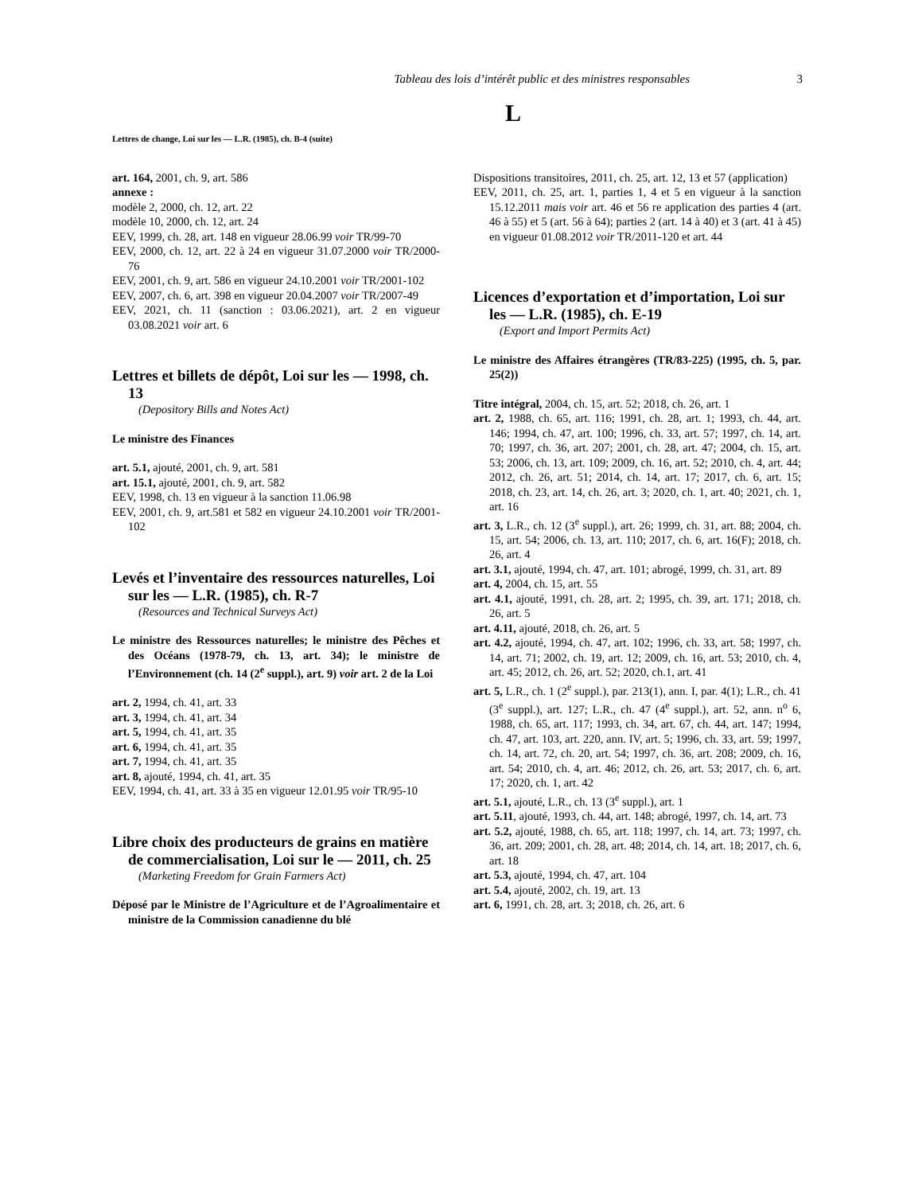Tableau des lois d’intérêt public et des ministres responsables 3
L
Lettres de change, Loi sur les — L.R. (1985), ch. B-4 (suite)
art. 164, 2001, ch. 9, art. 586
annexe :
modèle 2, 2000, ch. 12, art. 22
modèle 10, 2000, ch. 12, art. 24
EEV, 1999, ch. 28, art. 148 en vigueur 28.06.99 voir TR/99-70
EEV, 2000, ch. 12, art. 22 à 24 en vigueur 31.07.2000 voir TR/2000-76
EEV, 2001, ch. 9, art. 586 en vigueur 24.10.2001 voir TR/2001-102
EEV, 2007, ch. 6, art. 398 en vigueur 20.04.2007 voir TR/2007-49
EEV, 2021, ch. 11 (sanction : 03.06.2021), art. 2 en vigueur 03.08.2021 voir art. 6
Lettres et billets de dépôt, Loi sur les — 1998, ch. 13
(Depository Bills and Notes Act)
Le ministre des Finances
art. 5.1, ajouté, 2001, ch. 9, art. 581
art. 15.1, ajouté, 2001, ch. 9, art. 582
EEV, 1998, ch. 13 en vigueur à la sanction 11.06.98
EEV, 2001, ch. 9, art.581 et 582 en vigueur 24.10.2001 voir TR/2001-102
Levés et l’inventaire des ressources naturelles, Loi sur les — L.R. (1985), ch. R-7
(Resources and Technical Surveys Act)
Le ministre des Ressources naturelles; le ministre des Pêches et des Océans (1978-79, ch. 13, art. 34); le ministre de l’Environnement (ch. 14 (2<sup>e</sup> suppl.), art. 9) voir art. 2 de la Loi
art. 2, 1994, ch. 41, art. 33
art. 3, 1994, ch. 41, art. 34
art. 5, 1994, ch. 41, art. 35
art. 6, 1994, ch. 41, art. 35
art. 7, 1994, ch. 41, art. 35
art. 8, ajouté, 1994, ch. 41, art. 35
EEV, 1994, ch. 41, art. 33 à 35 en vigueur 12.01.95 voir TR/95-10
Libre choix des producteurs de grains en matière de commercialisation, Loi sur le — 2011, ch. 25
(Marketing Freedom for Grain Farmers Act)
Déposé par le Ministre de l’Agriculture et de l’Agroalimentaire et ministre de la Commission canadienne du blé
Dispositions transitoires, 2011, ch. 25, art. 12, 13 et 57 (application)
EEV, 2011, ch. 25, art. 1, parties 1, 4 et 5 en vigueur à la sanction 15.12.2011 mais voir art. 46 et 56 re application des parties 4 (art. 46 à 55) et 5 (art. 56 à 64); parties 2 (art. 14 à 40) et 3 (art. 41 à 45) en vigueur 01.08.2012 voir TR/2011-120 et art. 44
Licences d’exportation et d’importation, Loi sur les — L.R. (1985), ch. E-19
(Export and Import Permits Act)
Le ministre des Affaires étrangères (TR/83-225) (1995, ch. 5, par. 25(2))
Titre intégral, 2004, ch. 15, art. 52; 2018, ch. 26, art. 1
art. 2, 1988, ch. 65, art. 116; 1991, ch. 28, art. 1; 1993, ch. 44, art. 146; 1994, ch. 47, art. 100; 1996, ch. 33, art. 57; 1997, ch. 14, art. 70; 1997, ch. 36, art. 207; 2001, ch. 28, art. 47; 2004, ch. 15, art. 53; 2006, ch. 13, art. 109; 2009, ch. 16, art. 52; 2010, ch. 4, art. 44; 2012, ch. 26, art. 51; 2014, ch. 14, art. 17; 2017, ch. 6, art. 15; 2018, ch. 23, art. 14, ch. 26, art. 3; 2020, ch. 1, art. 40; 2021, ch. 1, art. 16
art. 3, L.R., ch. 12 (3<sup>e</sup> suppl.), art. 26; 1999, ch. 31, art. 88; 2004, ch. 15, art. 54; 2006, ch. 13, art. 110; 2017, ch. 6, art. 16(F); 2018, ch. 26, art. 4
art. 3.1, ajouté, 1994, ch. 47, art. 101; abrogé, 1999, ch. 31, art. 89
art. 4, 2004, ch. 15, art. 55
art. 4.1, ajouté, 1991, ch. 28, art. 2; 1995, ch. 39, art. 171; 2018, ch. 26, art. 5
art. 4.11, ajouté, 2018, ch. 26, art. 5
art. 4.2, ajouté, 1994, ch. 47, art. 102; 1996, ch. 33, art. 58; 1997, ch. 14, art. 71; 2002, ch. 19, art. 12; 2009, ch. 16, art. 53; 2010, ch. 4, art. 45; 2012, ch. 26, art. 52; 2020, ch.1, art. 41
art. 5, L.R., ch. 1 (2<sup>e</sup> suppl.), par. 213(1), ann. I, par. 4(1); L.R., ch. 41 (3<sup>e</sup> suppl.), art. 127; L.R., ch. 47 (4<sup>e</sup> suppl.), art. 52, ann. n<sup>o</sup> 6, 1988, ch. 65, art. 117; 1993, ch. 34, art. 67, ch. 44, art. 147; 1994, ch. 47, art. 103, art. 220, ann. IV, art. 5; 1996, ch. 33, art. 59; 1997, ch. 14, art. 72, ch. 20, art. 54; 1997, ch. 36, art. 208; 2009, ch. 16, art. 54; 2010, ch. 4, art. 46; 2012, ch. 26, art. 53; 2017, ch. 6, art. 17; 2020, ch. 1, art. 42
art. 5.1, ajouté, L.R., ch. 13 (3<sup>e</sup> suppl.), art. 1
art. 5.11, ajouté, 1993, ch. 44, art. 148; abrogé, 1997, ch. 14, art. 73
art. 5.2, ajouté, 1988, ch. 65, art. 118; 1997, ch. 14, art. 73; 1997, ch. 36, art. 209; 2001, ch. 28, art. 48; 2014, ch. 14, art. 18; 2017, ch. 6, art. 18
art. 5.3, ajouté, 1994, ch. 47, art. 104
art. 5.4, ajouté, 2002, ch. 19, art. 13
art. 6, 1991, ch. 28, art. 3; 2018, ch. 26, art. 6